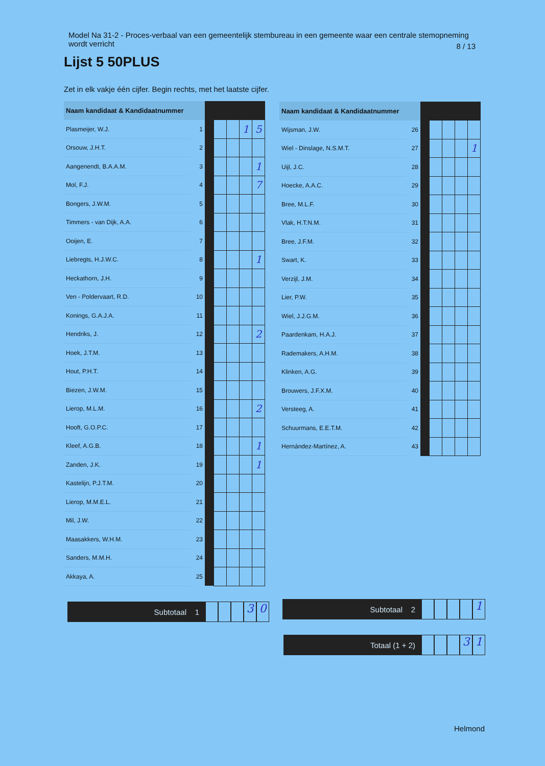Model Na 31-2 - Proces-verbaal van een gemeentelijk stembureau in een gemeente waar een centrale stemopneming wordt verricht
8 / 13
Lijst 5 50PLUS
Zet in elk vakje één cijfer. Begin rechts, met het laatste cijfer.
| Naam kandidaat & Kandidaatnummer | | | | | | |
| --- | --- | --- | --- | --- | --- | --- |
| Plasmeijer, W.J. | 1 | | | | 1 | 5 |
| Orsouw, J.H.T. | 2 | | | | | |
| Aangenendt, B.A.A.M. | 3 | | | | | 1 |
| Mol, F.J. | 4 | | | | | 7 |
| Bongers, J.W.M. | 5 | | | | | |
| Timmers - van Dijk, A.A. | 6 | | | | | |
| Ooijen, E. | 7 | | | | | |
| Liebregts, H.J.W.C. | 8 | | | | | 1 |
| Heckathorn, J.H. | 9 | | | | | |
| Ven - Poldervaart, R.D. | 10 | | | | | |
| Konings, G.A.J.A. | 11 | | | | | |
| Hendriks, J. | 12 | | | | | 2 |
| Hoek, J.T.M. | 13 | | | | | |
| Hout, P.H.T. | 14 | | | | | |
| Biezen, J.W.M. | 15 | | | | | |
| Lierop, M.L.M. | 16 | | | | | 2 |
| Hooft, G.O.P.C. | 17 | | | | | |
| Kleef, A.G.B. | 18 | | | | | 1 |
| Zanden, J.K. | 19 | | | | | 1 |
| Kastelijn, P.J.T.M. | 20 | | | | | |
| Lierop, M.M.E.L. | 21 | | | | | |
| Mil, J.W. | 22 | | | | | |
| Maasakkers, W.H.M. | 23 | | | | | |
| Sanders, M.M.H. | 24 | | | | | |
| Akkaya, A. | 25 | | | | | |
| Naam kandidaat & Kandidaatnummer | | | | | | |
| --- | --- | --- | --- | --- | --- | --- |
| Wijsman, J.W. | 26 | | | | | |
| Wiel - Dinslage, N.S.M.T. | 27 | | | | | 1 |
| Uijl, J.C. | 28 | | | | | |
| Hoecke, A.A.C. | 29 | | | | | |
| Bree, M.L.F. | 30 | | | | | |
| Vlak, H.T.N.M. | 31 | | | | | |
| Bree, J.F.M. | 32 | | | | | |
| Swart, K. | 33 | | | | | |
| Verzijl, J.M. | 34 | | | | | |
| Lier, P.W. | 35 | | | | | |
| Wiel, J.J.G.M. | 36 | | | | | |
| Paardenkam, H.A.J. | 37 | | | | | |
| Rademakers, A.H.M. | 38 | | | | | |
| Klinken, A.G. | 39 | | | | | |
| Brouwers, J.F.X.M. | 40 | | | | | |
| Versteeg, A. | 41 | | | | | |
| Schuurmans, E.E.T.M. | 42 | | | | | |
| Hernández-Martínez, A. | 43 | | | | | |
Subtotaal 1
3 0
Subtotaal 2
1
Totaal (1 + 2)
3 1
Helmond